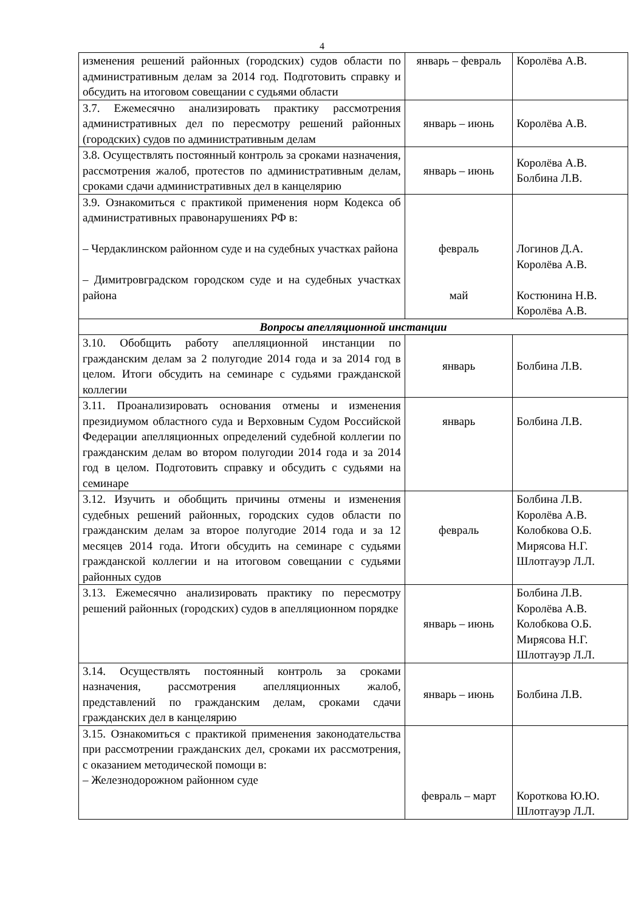4
| изменения решений районных (городских) судов области по административным делам за 2014 год. Подготовить справку и обсудить на итоговом совещании с судьями области | январь – февраль | Королёва А.В. |
| 3.7. Ежемесячно анализировать практику рассмотрения административных дел по пересмотру решений районных (городских) судов по административным делам | январь – июнь | Королёва А.В. |
| 3.8. Осуществлять постоянный контроль за сроками назначения, рассмотрения жалоб, протестов по административным делам, сроками сдачи административных дел в канцелярию | январь – июнь | Королёва А.В. Болбина Л.В. |
| 3.9. Ознакомиться с практикой применения норм Кодекса об административных правонарушениях РФ в: – Чердаклинском районном суде и на судебных участках района – Димитровградском городском суде и на судебных участках района | февраль май | Логинов Д.А. Королёва А.В. Костюнина Н.В. Королёва А.В. |
| Вопросы апелляционной инстанции | | |
| 3.10. Обобщить работу апелляционной инстанции по гражданским делам за 2 полугодие 2014 года и за 2014 год в целом. Итоги обсудить на семинаре с судьями гражданской коллегии | январь | Болбина Л.В. |
| 3.11. Проанализировать основания отмены и изменения президиумом областного суда и Верховным Судом Российской Федерации апелляционных определений судебной коллегии по гражданским делам во втором полугодии 2014 года и за 2014 год в целом. Подготовить справку и обсудить с судьями на семинаре | январь | Болбина Л.В. |
| 3.12. Изучить и обобщить причины отмены и изменения судебных решений районных, городских судов области по гражданским делам за второе полугодие 2014 года и за 12 месяцев 2014 года. Итоги обсудить на семинаре с судьями гражданской коллегии и на итоговом совещании с судьями районных судов | февраль | Болбина Л.В. Королёва А.В. Колобкова О.Б. Мирясова Н.Г. Шлотгауэр Л.Л. |
| 3.13. Ежемесячно анализировать практику по пересмотру решений районных (городских) судов в апелляционном порядке | январь – июнь | Болбина Л.В. Королёва А.В. Колобкова О.Б. Мирясова Н.Г. Шлотгауэр Л.Л. |
| 3.14. Осуществлять постоянный контроль за сроками назначения, рассмотрения апелляционных жалоб, представлений по гражданским делам, сроками сдачи гражданских дел в канцелярию | январь – июнь | Болбина Л.В. |
| 3.15. Ознакомиться с практикой применения законодательства при рассмотрении гражданских дел, сроками их рассмотрения, с оказанием методической помощи в: – Железнодорожном районном суде | февраль – март | Короткова Ю.Ю. Шлотгауэр Л.Л. |